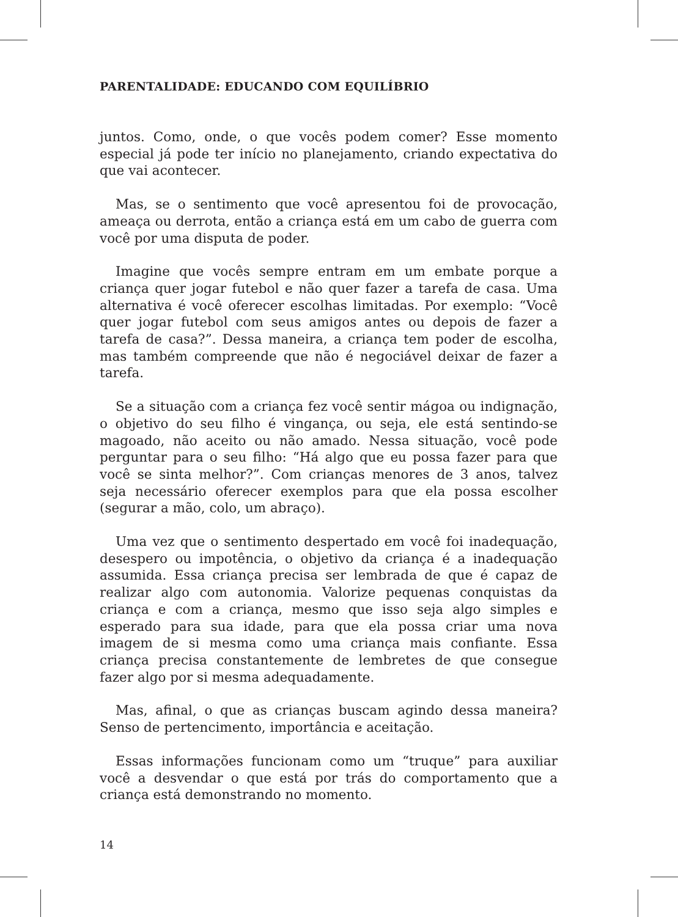PARENTALIDADE: EDUCANDO COM EQUILÍBRIO
juntos. Como, onde, o que vocês podem comer? Esse momento especial já pode ter início no planejamento, criando expectativa do que vai acontecer.
Mas, se o sentimento que você apresentou foi de provocação, ameaça ou derrota, então a criança está em um cabo de guerra com você por uma disputa de poder.
Imagine que vocês sempre entram em um embate porque a criança quer jogar futebol e não quer fazer a tarefa de casa. Uma alternativa é você oferecer escolhas limitadas. Por exemplo: “Você quer jogar futebol com seus amigos antes ou depois de fazer a tarefa de casa?”. Dessa maneira, a criança tem poder de escolha, mas também compreende que não é negociável deixar de fazer a tarefa.
Se a situação com a criança fez você sentir mágoa ou indignação, o objetivo do seu filho é vingança, ou seja, ele está sentindo-se magoado, não aceito ou não amado. Nessa situação, você pode perguntar para o seu filho: “Há algo que eu possa fazer para que você se sinta melhor?”. Com crianças menores de 3 anos, talvez seja necessário oferecer exemplos para que ela possa escolher (segurar a mão, colo, um abraço).
Uma vez que o sentimento despertado em você foi inadequação, desespero ou impotência, o objetivo da criança é a inadequação assumida. Essa criança precisa ser lembrada de que é capaz de realizar algo com autonomia. Valorize pequenas conquistas da criança e com a criança, mesmo que isso seja algo simples e esperado para sua idade, para que ela possa criar uma nova imagem de si mesma como uma criança mais confiante. Essa criança precisa constantemente de lembretes de que consegue fazer algo por si mesma adequadamente.
Mas, afinal, o que as crianças buscam agindo dessa maneira? Senso de pertencimento, importância e aceitação.
Essas informações funcionam como um “truque” para auxiliar você a desvendar o que está por trás do comportamento que a criança está demonstrando no momento.
14